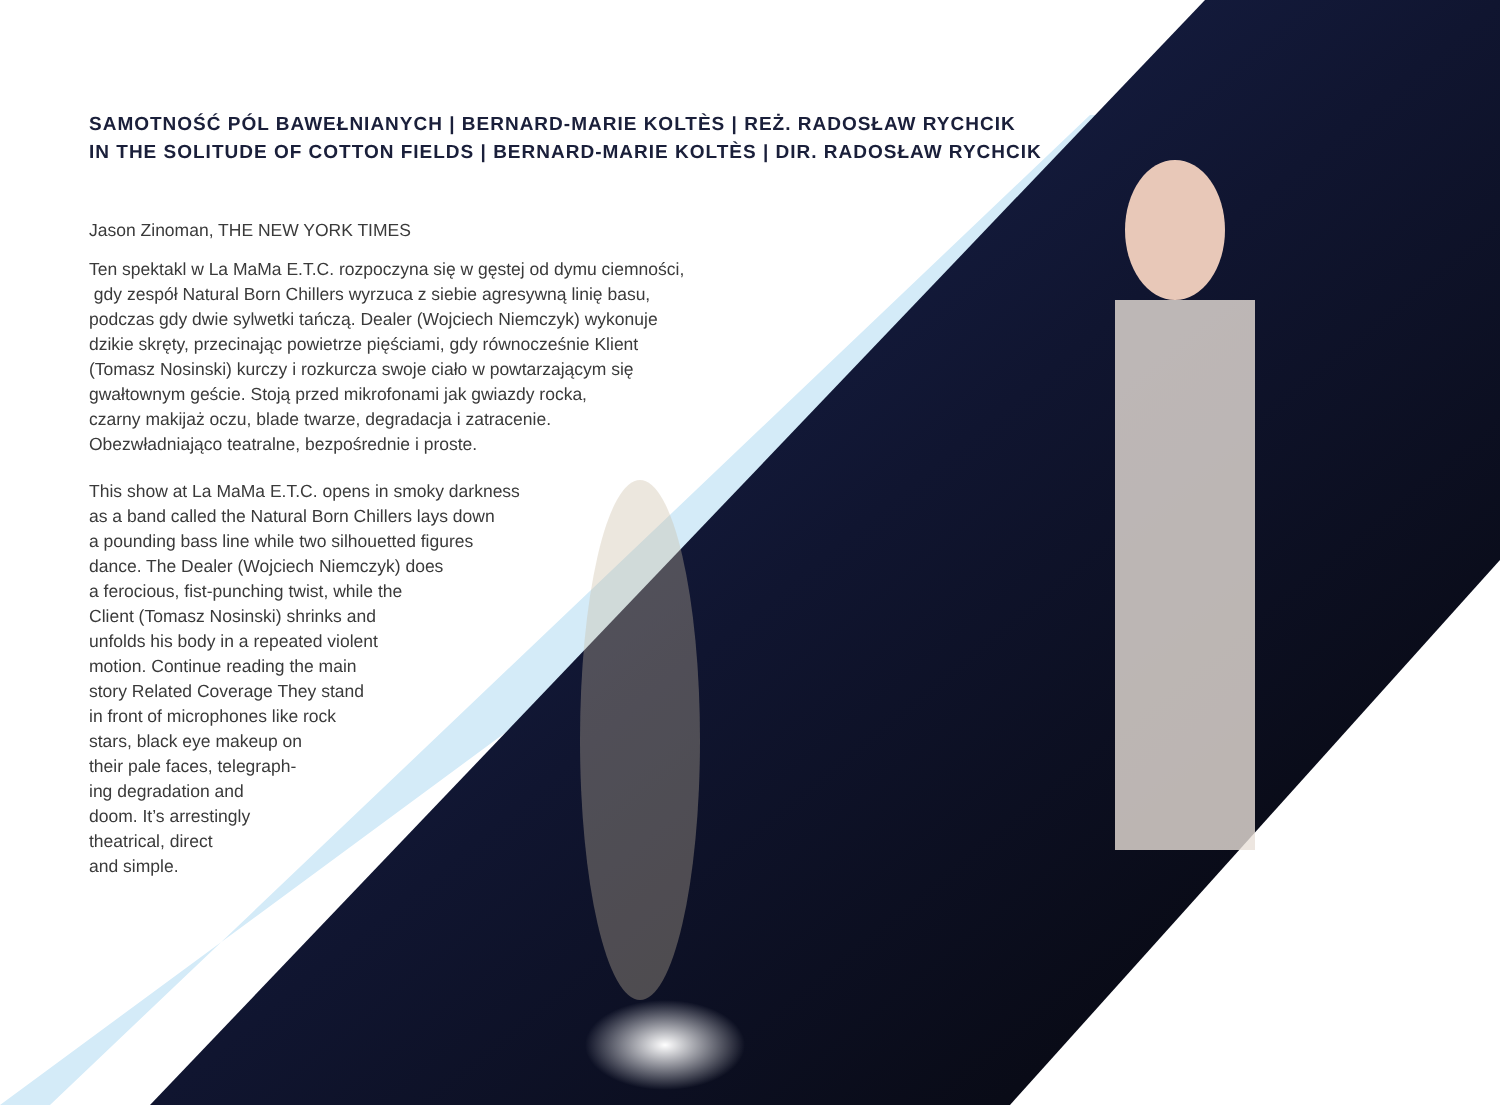SAMOTNOŚĆ PÓL BAWEŁNIANYCH | BERNARD-MARIE KOLTÈS | REŻ. RADOSŁAW RYCHCIK
IN THE SOLITUDE OF COTTON FIELDS | BERNARD-MARIE KOLTÈS | DIR. RADOSŁAW RYCHCIK
Jason Zinoman, THE NEW YORK TIMES
Ten spektakl w La MaMa E.T.C. rozpoczyna się w gęstej od dymu ciemności,
gdy zespół Natural Born Chillers wyrzuca z siebie agresywną linię basu,
podczas gdy dwie sylwetki tańczą. Dealer (Wojciech Niemczyk) wykonuje
dzikie skręty, przecinając powietrze pięściami, gdy równocześnie Klient
(Tomasz Nosinski) kurczy i rozkurcza swoje ciało w powtarzającym się
gwałtownym geście. Stoją przed mikrofonami jak gwiazdy rocka,
czarny makijaż oczu, blade twarze, degradacja i zatracenie.
Obezwładniająco teatralne, bezpośrednie i proste.
This show at La MaMa E.T.C. opens in smoky darkness
as a band called the Natural Born Chillers lays down
a pounding bass line while two silhouetted figures
dance. The Dealer (Wojciech Niemczyk) does
a ferocious, fist-punching twist, while the
Client (Tomasz Nosinski) shrinks and
unfolds his body in a repeated violent
motion. Continue reading the main
story Related Coverage They stand
in front of microphones like rock
stars, black eye makeup on
their pale faces, telegraph-
ing degradation and
doom. It’s arrestingly
theatrical, direct
and simple.